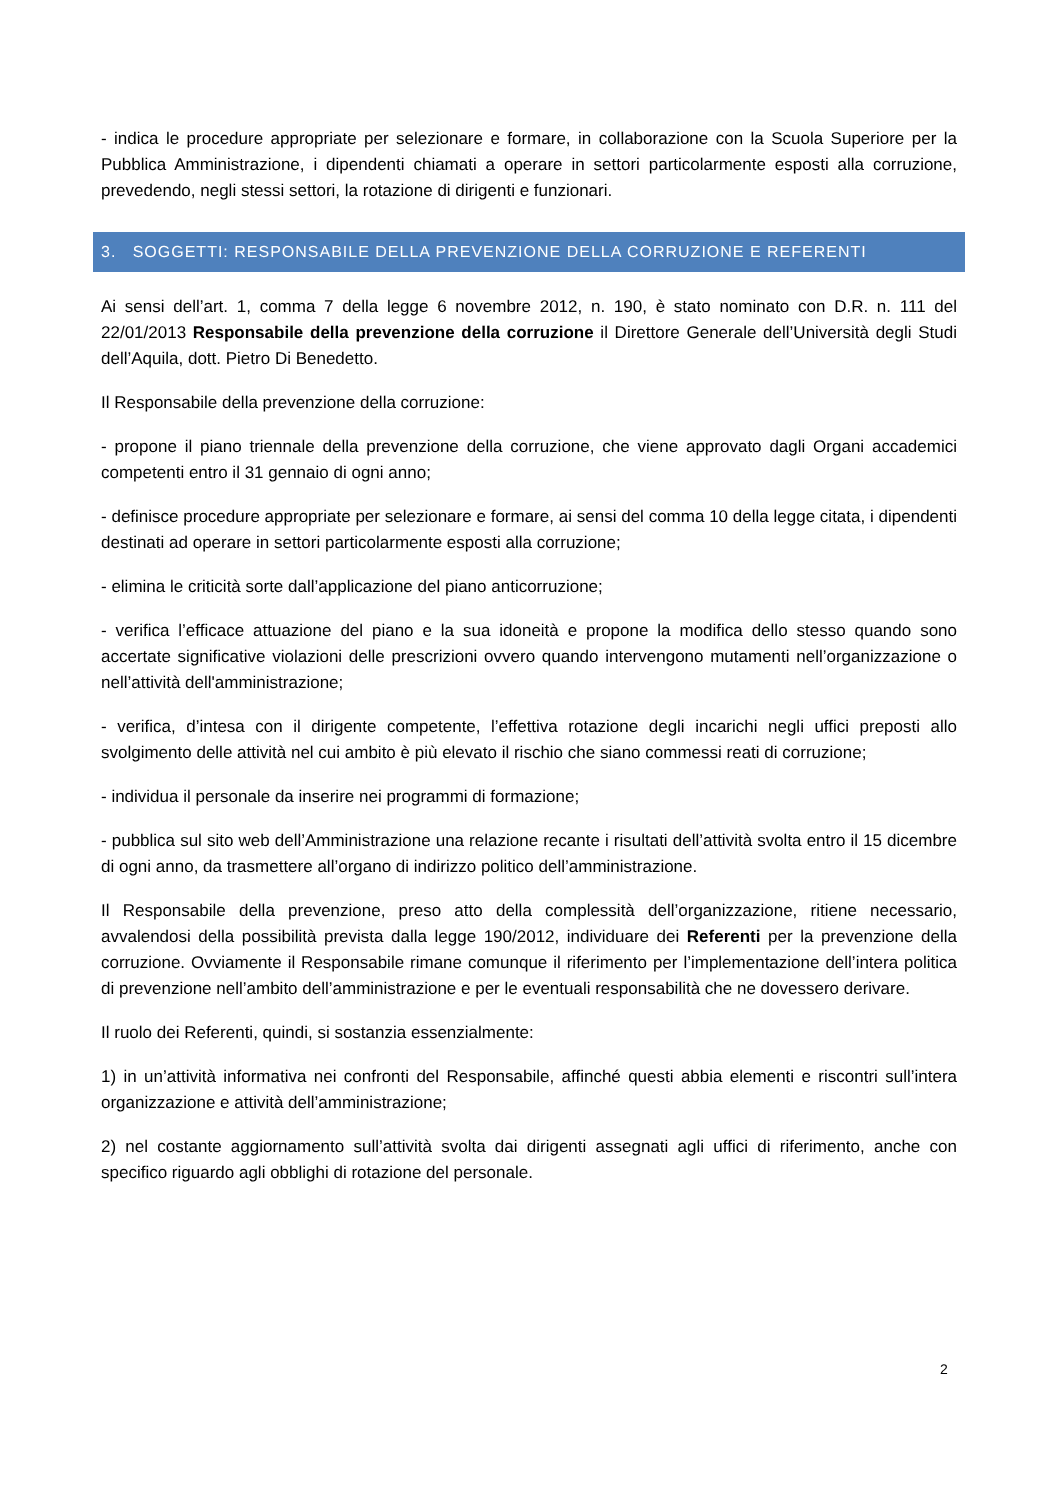- indica le procedure appropriate per selezionare e formare, in collaborazione con la Scuola Superiore per la Pubblica Amministrazione, i dipendenti chiamati a operare in settori particolarmente esposti alla corruzione, prevedendo, negli stessi settori, la rotazione di dirigenti e funzionari.
3. SOGGETTI: RESPONSABILE DELLA PREVENZIONE DELLA CORRUZIONE E REFERENTI
Ai sensi dell’art. 1, comma 7 della legge 6 novembre 2012, n. 190, è stato nominato con D.R. n. 111 del 22/01/2013 Responsabile della prevenzione della corruzione il Direttore Generale dell’Università degli Studi dell’Aquila, dott. Pietro Di Benedetto.
Il Responsabile della prevenzione della corruzione:
- propone il piano triennale della prevenzione della corruzione, che viene approvato dagli Organi accademici competenti entro il 31 gennaio di ogni anno;
- definisce procedure appropriate per selezionare e formare, ai sensi del comma 10 della legge citata, i dipendenti destinati ad operare in settori particolarmente esposti alla corruzione;
- elimina le criticità sorte dall’applicazione del piano anticorruzione;
- verifica l’efficace attuazione del piano e la sua idoneità e propone la modifica dello stesso quando sono accertate significative violazioni delle prescrizioni ovvero quando intervengono mutamenti nell’organizzazione o nell’attività dell'amministrazione;
- verifica, d’intesa con il dirigente competente, l’effettiva rotazione degli incarichi negli uffici preposti allo svolgimento delle attività nel cui ambito è più elevato il rischio che siano commessi reati di corruzione;
- individua il personale da inserire nei programmi di formazione;
- pubblica sul sito web dell’Amministrazione una relazione recante i risultati dell’attività svolta entro il 15 dicembre di ogni anno, da trasmettere all’organo di indirizzo politico dell’amministrazione.
Il Responsabile della prevenzione, preso atto della complessità dell’organizzazione, ritiene necessario, avvalendosi della possibilità prevista dalla legge 190/2012, individuare dei Referenti per la prevenzione della corruzione. Ovviamente il Responsabile rimane comunque il riferimento per l’implementazione dell’intera politica di prevenzione nell’ambito dell’amministrazione e per le eventuali responsabilità che ne dovessero derivare.
Il ruolo dei Referenti, quindi, si sostanzia essenzialmente:
1) in un’attività informativa nei confronti del Responsabile, affinché questi abbia elementi e riscontri sull’intera organizzazione e attività dell’amministrazione;
2) nel costante aggiornamento sull’attività svolta dai dirigenti assegnati agli uffici di riferimento, anche con specifico riguardo agli obblighi di rotazione del personale.
2